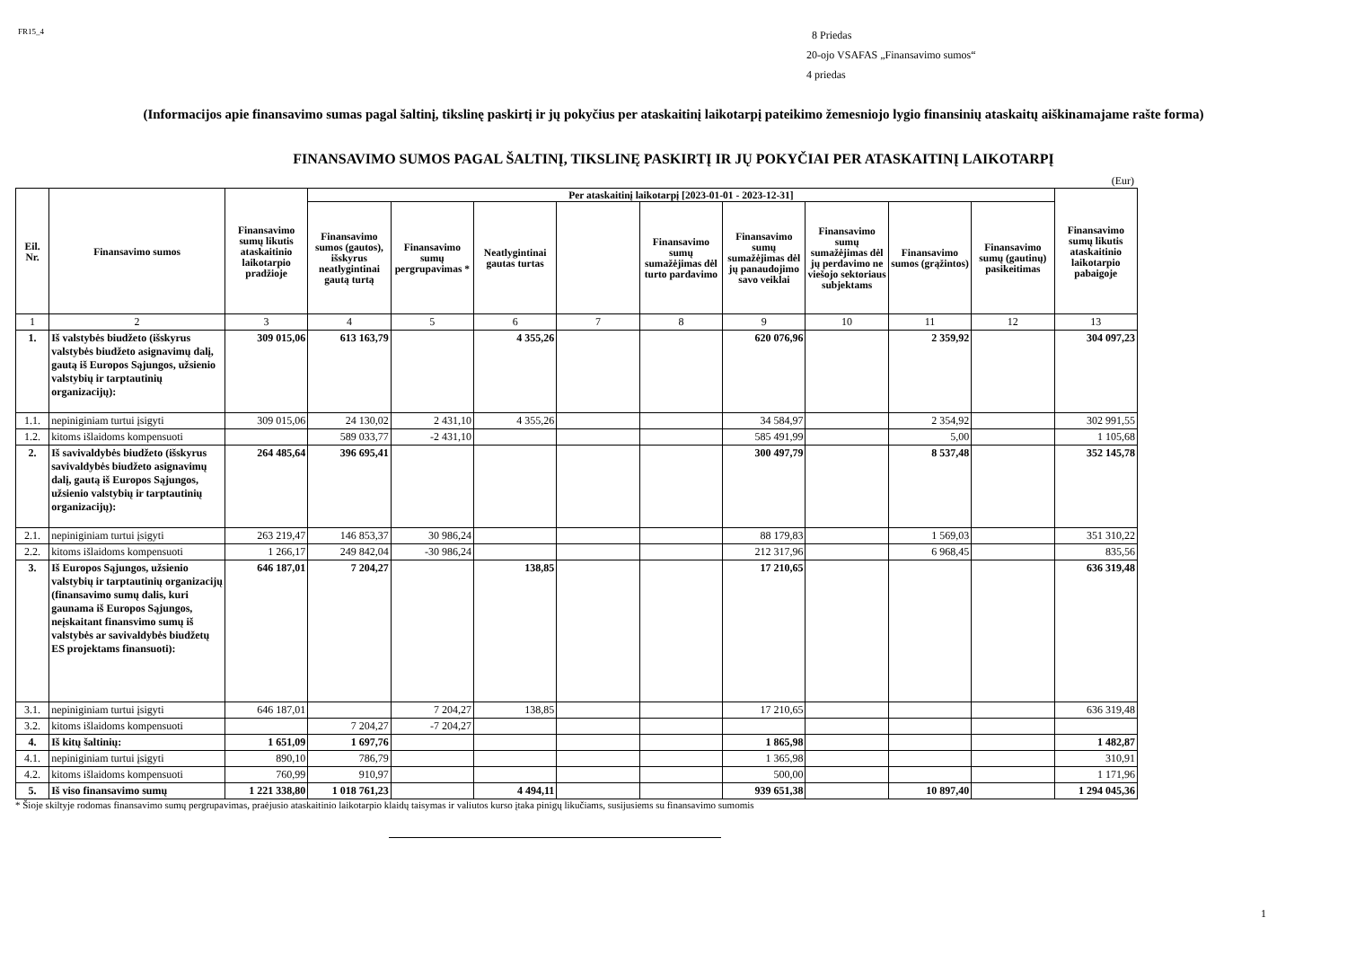FR15_4
8 Priedas
20-ojo VSAFAS „Finansavimo sumos“
4 priedas
(Informacijos apie finansavimo sumas pagal šaltinį, tikslinę paskirtį ir jų pokyčius per ataskaitinį laikotarpį pateikimo žemesniojo lygio finansinių ataskaitų aiškinamajame rašte forma)
FINANSAVIMO SUMOS PAGAL ŠALTINĮ, TIKSLINĘ PASKIRTĮ IR JŲ POKYČIAI PER ATASKAITINĮ LAIKOTARPĮ
(Eur)
| Eil. Nr. | Finansavimo sumos | Finansavimo sumų likutis ataskaitinio laikotarpio pradžioje | Per ataskaitinį laikotarpį [2023-01-01 - 2023-12-31] | | | | | | | | | Finansavimo sumų likutis ataskaitinio laikotarpio pabaigoje |
| --- | --- | --- | --- | --- | --- | --- | --- | --- | --- | --- | --- | --- |
| | | | Finansavimo sumos (gautos), išskyrus neatlygintinai gautą turtą | Finansavimo sumų pergrupavimas * | Neatlygintinai gautas turtas | | Finansavimo sumų sumažėjimas dėl turto pardavimo | Finansavimo sumų sumažėjimas dėl jų panaudojimo savo veiklai | Finansavimo sumų sumažėjimas dėl jų perdavimo ne viešojo sektoriaus subjektams | Finansavimo sumos (grąžintos) | Finansavimo sumų (gautinų) pasikeitimas | |
| 1 | 2 | 3 | 4 | 5 | 6 | 7 | 8 | 9 | 10 | 11 | 12 | 13 |
| 1. | Iš valstybės biudžeto (išskyrus valstybės biudžeto asignavimų dalį, gautą iš Europos Sąjungos, užsienio valstybių ir tarptautinių organizacijų): | 309 015,06 | 613 163,79 | | 4 355,26 | | | 620 076,96 | | 2 359,92 | | 304 097,23 |
| 1.1. | nepiniginiam turtui įsigyti | 309 015,06 | 24 130,02 | 2 431,10 | 4 355,26 | | | 34 584,97 | | 2 354,92 | | 302 991,55 |
| 1.2. | kitoms išlaidoms kompensuoti | | 589 033,77 | -2 431,10 | | | | 585 491,99 | | 5,00 | | 1 105,68 |
| 2. | Iš savivaldybės biudžeto (išskyrus savivaldybės biudžeto asignavimų dalį, gautą iš Europos Sąjungos, užsienio valstybių ir tarptautinių organizacijų): | 264 485,64 | 396 695,41 | | | | | 300 497,79 | | 8 537,48 | | 352 145,78 |
| 2.1. | nepiniginiam turtui įsigyti | 263 219,47 | 146 853,37 | 30 986,24 | | | | 88 179,83 | | 1 569,03 | | 351 310,22 |
| 2.2. | kitoms išlaidoms kompensuoti | 1 266,17 | 249 842,04 | -30 986,24 | | | | 212 317,96 | | 6 968,45 | | 835,56 |
| 3. | Iš Europos Sąjungos, užsienio valstybių ir tarptautinių organizacijų (finansavimo sumų dalis, kuri gaunama iš Europos Sąjungos, neįskaitant finansvimo sumų iš valstybės ar savivaldybės biudžetų ES projektams finansuoti): | 646 187,01 | 7 204,27 | | 138,85 | | | 17 210,65 | | | | 636 319,48 |
| 3.1. | nepiniginiam turtui įsigyti | 646 187,01 | | 7 204,27 | 138,85 | | | 17 210,65 | | | | 636 319,48 |
| 3.2. | kitoms išlaidoms kompensuoti | | 7 204,27 | -7 204,27 | | | | | | | | |
| 4. | Iš kitų šaltinių: | 1 651,09 | 1 697,76 | | | | | 1 865,98 | | | | 1 482,87 |
| 4.1. | nepiniginiam turtui įsigyti | 890,10 | 786,79 | | | | | 1 365,98 | | | | 310,91 |
| 4.2. | kitoms išlaidoms kompensuoti | 760,99 | 910,97 | | | | | 500,00 | | | | 1 171,96 |
| 5. | Iš viso finansavimo sumų | 1 221 338,80 | 1 018 761,23 | | 4 494,11 | | | 939 651,38 | | 10 897,40 | | 1 294 045,36 |
* Šioje skiltyje rodomas finansavimo sumų pergrupavimas, praėjusio ataskaitinio laikotarpio klaidų taisymas ir valiutos kurso įtaka pinigų likučiams, susijusiems su finansavimo sumomis
1